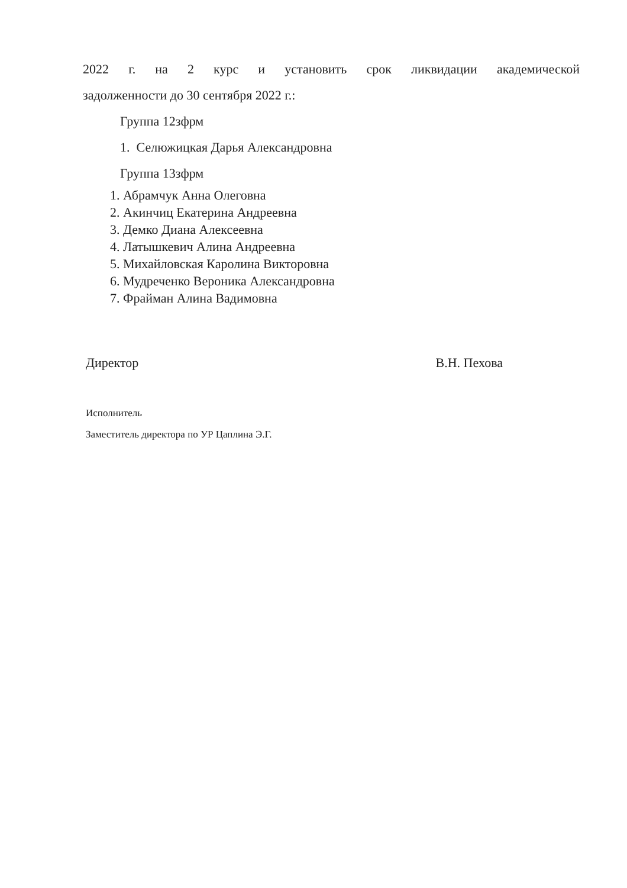2022 г. на 2 курс и установить срок ликвидации академической
задолженности до 30 сентября 2022 г.:
Группа 12зфрм
1. Селюжицкая Дарья Александровна
Группа 13зфрм
1. Абрамчук Анна Олеговна
2. Акинчиц Екатерина Андреевна
3. Демко Диана Алексеевна
4. Латышкевич Алина Андреевна
5. Михайловская Каролина Викторовна
6. Мудреченко Вероника Александровна
7. Фрайман Алина Вадимовна
Директор В.Н. Пехова
Исполнитель
Заместитель директора по УР Цаплина Э.Г.